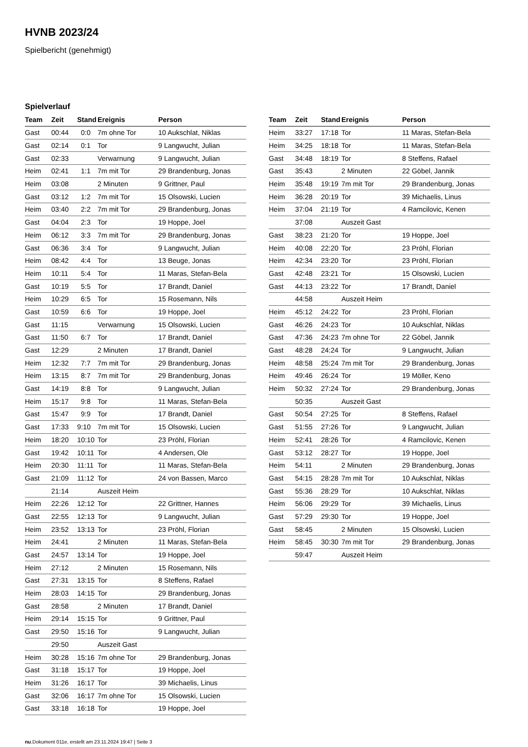HVNB 2023/24
Spielbericht (genehmigt)
Spielverlauf
| Team | Zeit | Stand | Ereignis | Person |
| --- | --- | --- | --- | --- |
| Gast | 00:44 | 0:0 | 7m ohne Tor | 10 Aukschlat, Niklas |
| Gast | 02:14 | 0:1 | Tor | 9 Langwucht, Julian |
| Gast | 02:33 | | Verwarnung | 9 Langwucht, Julian |
| Heim | 02:41 | 1:1 | 7m mit Tor | 29 Brandenburg, Jonas |
| Heim | 03:08 | | 2 Minuten | 9 Grittner, Paul |
| Gast | 03:12 | 1:2 | 7m mit Tor | 15 Olsowski, Lucien |
| Heim | 03:40 | 2:2 | 7m mit Tor | 29 Brandenburg, Jonas |
| Gast | 04:04 | 2:3 | Tor | 19 Hoppe, Joel |
| Heim | 06:12 | 3:3 | 7m mit Tor | 29 Brandenburg, Jonas |
| Gast | 06:36 | 3:4 | Tor | 9 Langwucht, Julian |
| Heim | 08:42 | 4:4 | Tor | 13 Beuge, Jonas |
| Heim | 10:11 | 5:4 | Tor | 11 Maras, Stefan-Bela |
| Gast | 10:19 | 5:5 | Tor | 17 Brandt, Daniel |
| Heim | 10:29 | 6:5 | Tor | 15 Rosemann, Nils |
| Gast | 10:59 | 6:6 | Tor | 19 Hoppe, Joel |
| Gast | 11:15 | | Verwarnung | 15 Olsowski, Lucien |
| Gast | 11:50 | 6:7 | Tor | 17 Brandt, Daniel |
| Gast | 12:29 | | 2 Minuten | 17 Brandt, Daniel |
| Heim | 12:32 | 7:7 | 7m mit Tor | 29 Brandenburg, Jonas |
| Heim | 13:15 | 8:7 | 7m mit Tor | 29 Brandenburg, Jonas |
| Gast | 14:19 | 8:8 | Tor | 9 Langwucht, Julian |
| Heim | 15:17 | 9:8 | Tor | 11 Maras, Stefan-Bela |
| Gast | 15:47 | 9:9 | Tor | 17 Brandt, Daniel |
| Gast | 17:33 | 9:10 | 7m mit Tor | 15 Olsowski, Lucien |
| Heim | 18:20 | 10:10 | Tor | 23 Pröhl, Florian |
| Gast | 19:42 | 10:11 | Tor | 4 Andersen, Ole |
| Heim | 20:30 | 11:11 | Tor | 11 Maras, Stefan-Bela |
| Gast | 21:09 | 11:12 | Tor | 24 von Bassen, Marco |
| | 21:14 | | Auszeit Heim | |
| Heim | 22:26 | 12:12 | Tor | 22 Grittner, Hannes |
| Gast | 22:55 | 12:13 | Tor | 9 Langwucht, Julian |
| Heim | 23:52 | 13:13 | Tor | 23 Pröhl, Florian |
| Heim | 24:41 | | 2 Minuten | 11 Maras, Stefan-Bela |
| Gast | 24:57 | 13:14 | Tor | 19 Hoppe, Joel |
| Heim | 27:12 | | 2 Minuten | 15 Rosemann, Nils |
| Gast | 27:31 | 13:15 | Tor | 8 Steffens, Rafael |
| Heim | 28:03 | 14:15 | Tor | 29 Brandenburg, Jonas |
| Gast | 28:58 | | 2 Minuten | 17 Brandt, Daniel |
| Heim | 29:14 | 15:15 | Tor | 9 Grittner, Paul |
| Gast | 29:50 | 15:16 | Tor | 9 Langwucht, Julian |
| | 29:50 | | Auszeit Gast | |
| Heim | 30:28 | 15:16 | 7m ohne Tor | 29 Brandenburg, Jonas |
| Gast | 31:18 | 15:17 | Tor | 19 Hoppe, Joel |
| Heim | 31:26 | 16:17 | Tor | 39 Michaelis, Linus |
| Gast | 32:06 | 16:17 | 7m ohne Tor | 15 Olsowski, Lucien |
| Gast | 33:18 | 16:18 | Tor | 19 Hoppe, Joel |
| Team | Zeit | Stand | Ereignis | Person |
| --- | --- | --- | --- | --- |
| Heim | 33:27 | 17:18 | Tor | 11 Maras, Stefan-Bela |
| Heim | 34:25 | 18:18 | Tor | 11 Maras, Stefan-Bela |
| Gast | 34:48 | 18:19 | Tor | 8 Steffens, Rafael |
| Gast | 35:43 | | 2 Minuten | 22 Göbel, Jannik |
| Heim | 35:48 | 19:19 | 7m mit Tor | 29 Brandenburg, Jonas |
| Heim | 36:28 | 20:19 | Tor | 39 Michaelis, Linus |
| Heim | 37:04 | 21:19 | Tor | 4 Ramcilovic, Kenen |
| | 37:08 | | Auszeit Gast | |
| Gast | 38:23 | 21:20 | Tor | 19 Hoppe, Joel |
| Heim | 40:08 | 22:20 | Tor | 23 Pröhl, Florian |
| Heim | 42:34 | 23:20 | Tor | 23 Pröhl, Florian |
| Gast | 42:48 | 23:21 | Tor | 15 Olsowski, Lucien |
| Gast | 44:13 | 23:22 | Tor | 17 Brandt, Daniel |
| | 44:58 | | Auszeit Heim | |
| Heim | 45:12 | 24:22 | Tor | 23 Pröhl, Florian |
| Gast | 46:26 | 24:23 | Tor | 10 Aukschlat, Niklas |
| Gast | 47:36 | 24:23 | 7m ohne Tor | 22 Göbel, Jannik |
| Gast | 48:28 | 24:24 | Tor | 9 Langwucht, Julian |
| Heim | 48:58 | 25:24 | 7m mit Tor | 29 Brandenburg, Jonas |
| Heim | 49:46 | 26:24 | Tor | 19 Möller, Keno |
| Heim | 50:32 | 27:24 | Tor | 29 Brandenburg, Jonas |
| | 50:35 | | Auszeit Gast | |
| Gast | 50:54 | 27:25 | Tor | 8 Steffens, Rafael |
| Gast | 51:55 | 27:26 | Tor | 9 Langwucht, Julian |
| Heim | 52:41 | 28:26 | Tor | 4 Ramcilovic, Kenen |
| Gast | 53:12 | 28:27 | Tor | 19 Hoppe, Joel |
| Heim | 54:11 | | 2 Minuten | 29 Brandenburg, Jonas |
| Gast | 54:15 | 28:28 | 7m mit Tor | 10 Aukschlat, Niklas |
| Gast | 55:36 | 28:29 | Tor | 10 Aukschlat, Niklas |
| Heim | 56:06 | 29:29 | Tor | 39 Michaelis, Linus |
| Gast | 57:29 | 29:30 | Tor | 19 Hoppe, Joel |
| Gast | 58:45 | | 2 Minuten | 15 Olsowski, Lucien |
| Heim | 58:45 | 30:30 | 7m mit Tor | 29 Brandenburg, Jonas |
| | 59:47 | | Auszeit Heim | |
nu.Dokument 011e, erstellt am 23.11.2024 19:47 | Seite 3